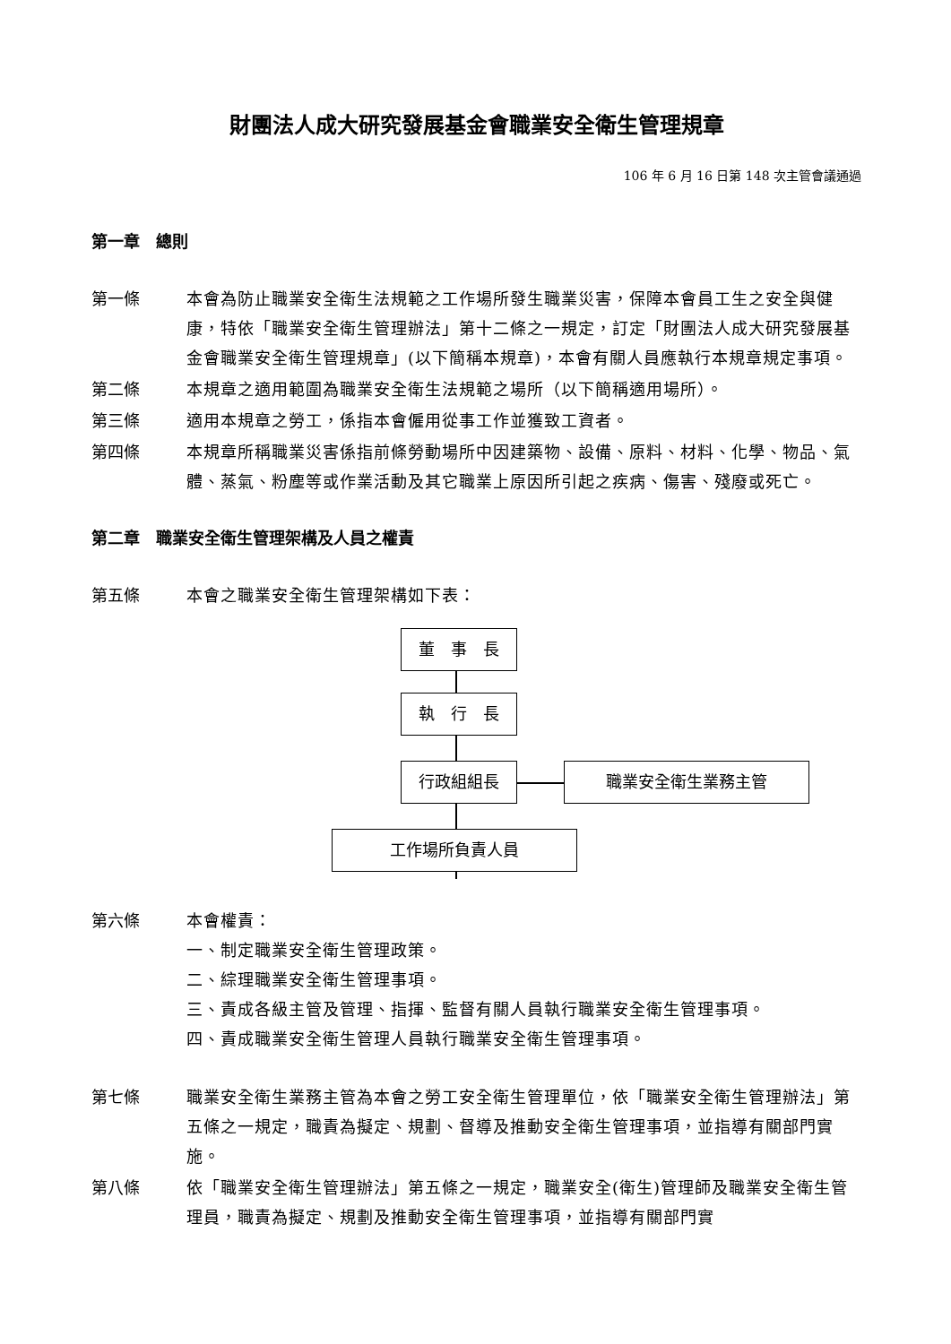財團法人成大研究發展基金會職業安全衛生管理規章
106 年 6 月 16 日第 148 次主管會議通過
第一章　總則
第一條 本會為防止職業安全衛生法規範之工作場所發生職業災害，保障本會員工生之安全與健康，特依「職業安全衛生管理辦法」第十二條之一規定，訂定「財團法人成大研究發展基金會職業安全衛生管理規章」(以下簡稱本規章)，本會有關人員應執行本規章規定事項。
第二條 本規章之適用範圍為職業安全衛生法規範之場所（以下簡稱適用場所）。
第三條 適用本規章之勞工，係指本會僱用從事工作並獲致工資者。
第四條 本規章所稱職業災害係指前條勞動場所中因建築物、設備、原料、材料、化學、物品、氣體、蒸氣、粉塵等或作業活動及其它職業上原因所引起之疾病、傷害、殘廢或死亡。
第二章　職業安全衛生管理架構及人員之權責
第五條 本會之職業安全衛生管理架構如下表：
董　事　長
執　行　長
行政組組長 職業安全衛生業務主管
工作場所負責人員
第六條 本會權責：
一、制定職業安全衛生管理政策。
二、綜理職業安全衛生管理事項。
三、責成各級主管及管理、指揮、監督有關人員執行職業安全衛生管理事項。
四、責成職業安全衛生管理人員執行職業安全衛生管理事項。
第七條 職業安全衛生業務主管為本會之勞工安全衛生管理單位，依「職業安全衛生管理辦法」第五條之一規定，職責為擬定、規劃、督導及推動安全衛生管理事項，並指導有關部門實施。
第八條 依「職業安全衛生管理辦法」第五條之一規定，職業安全(衛生)管理師及職業安全衛生管理員，職責為擬定、規劃及推動安全衛生管理事項，並指導有關部門實